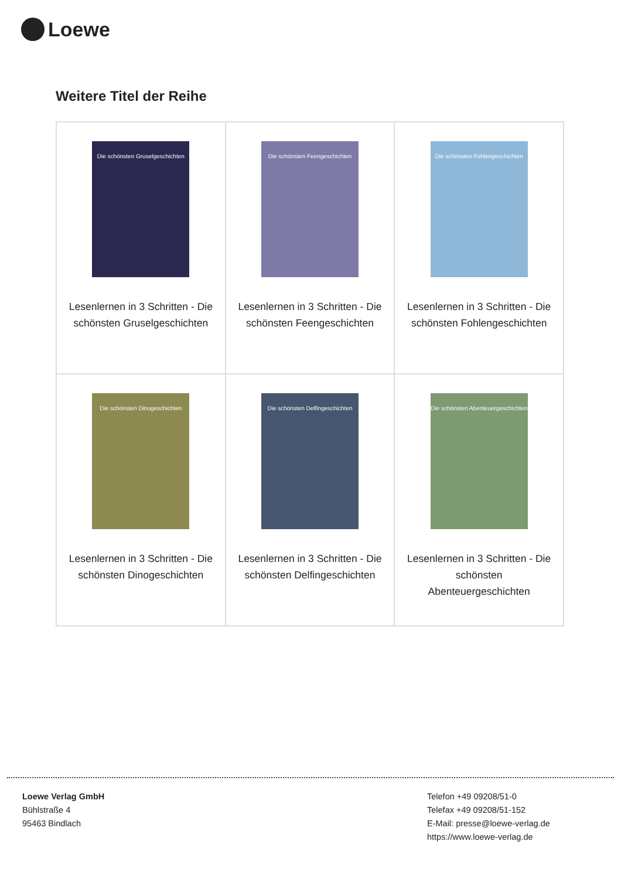Loewe
Weitere Titel der Reihe
| Die schönsten Gruselgeschichten Lesenlernen in 3 Schritten - Die schönsten Gruselgeschichten | Die schönsten Feengeschichten Lesenlernen in 3 Schritten - Die schönsten Feengeschichten | Die schönsten Fohlengeschichten Lesenlernen in 3 Schritten - Die schönsten Fohlengeschichten |
| Die schönsten Dinogeschichten Lesenlernen in 3 Schritten - Die schönsten Dinogeschichten | Die schönsten Delfingeschichten Lesenlernen in 3 Schritten - Die schönsten Delfingeschichten | Die schönsten Abenteuergeschichten Lesenlernen in 3 Schritten - Die schönsten Abenteuergeschichten |
Loewe Verlag GmbH
Bühlstraße 4
95463 Bindlach
Telefon +49 09208/51-0
Telefax +49 09208/51-152
E-Mail: presse@loewe-verlag.de
https://www.loewe-verlag.de